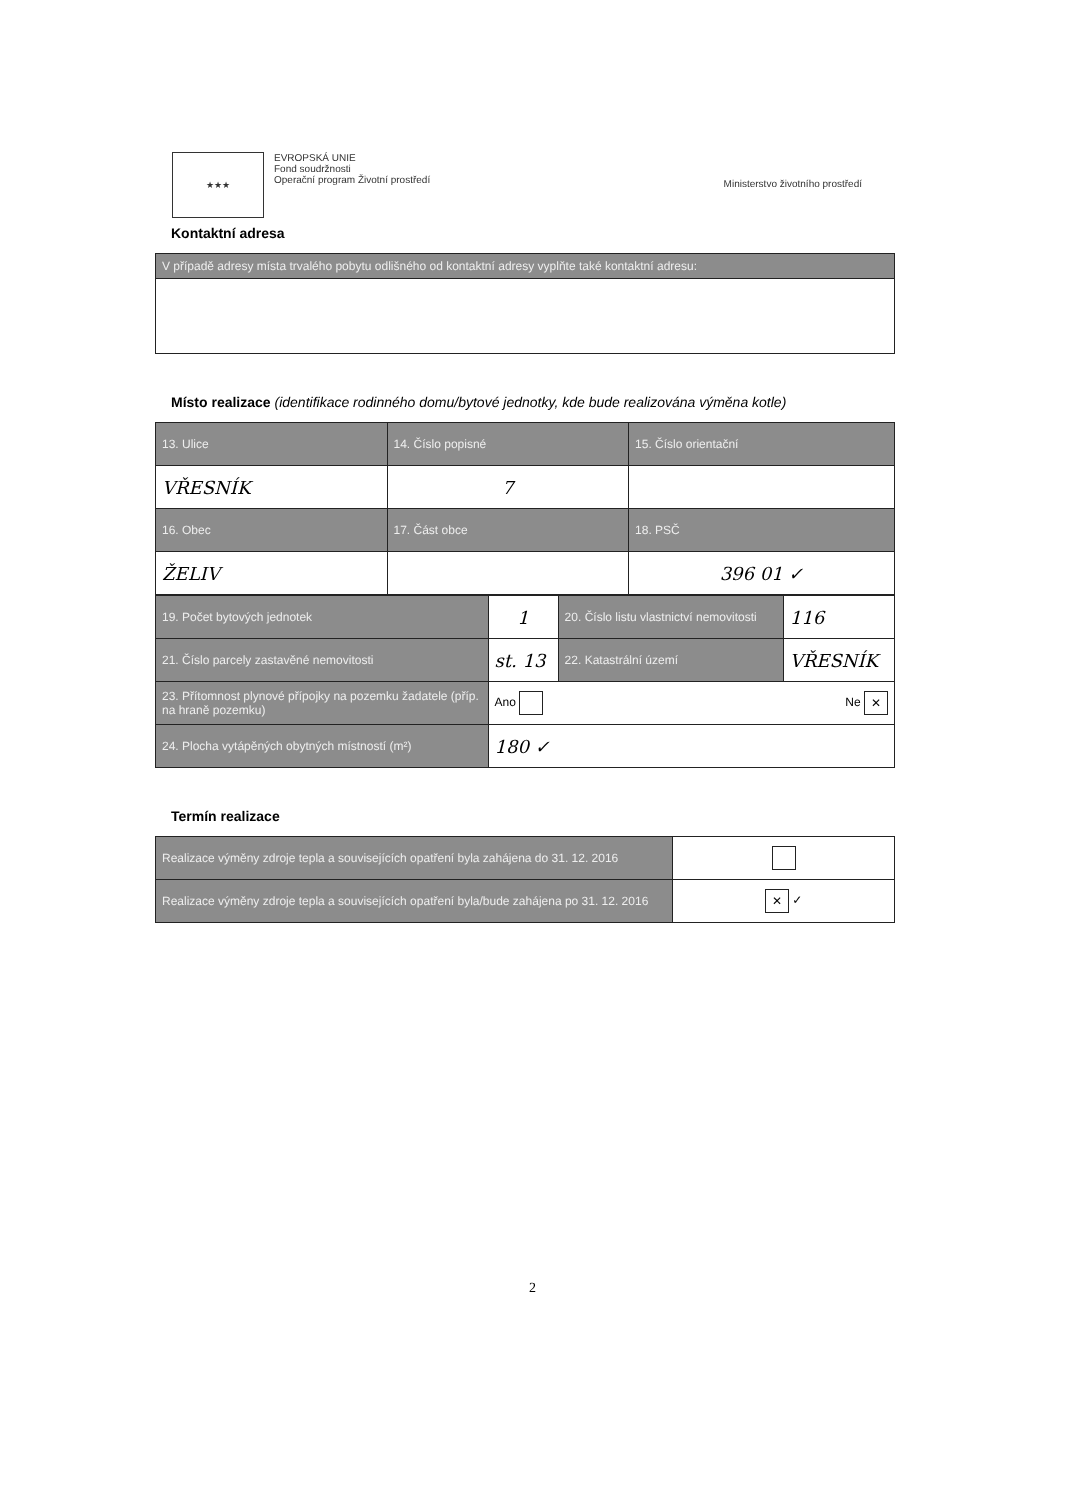★★★ EVROPSKÁ UNIE
Fond soudržnosti
Operační program Životní prostředí
Ministerstvo životního prostředí
Kontaktní adresa
| V případě adresy místa trvalého pobytu odlišného od kontaktní adresy vyplňte také kontaktní adresu: |
Místo realizace (identifikace rodinného domu/bytové jednotky, kde bude realizována výměna kotle)
| 13. Ulice | 14. Číslo popisné | 15. Číslo orientační |
| VŘESNÍK | 7 | |
| 16. Obec | 17. Část obce | 18. PSČ |
| ŽELIV | | 396 01 ✓ |
| 19. Počet bytových jednotek | 1 | 20. Číslo listu vlastnictví nemovitosti | 116 |
| 21. Číslo parcely zastavěné nemovitosti | st. 13 | 22. Katastrální území | VŘESNÍK |
| 23. Přítomnost plynové přípojky na pozemku žadatele (příp. na hraně pozemku) | Ano Ne ✕ | | |
| 24. Plocha vytápěných obytných místností (m²) | 180 ✓ | | |
Termín realizace
| Realizace výměny zdroje tepla a souvisejících opatření byla zahájena do 31. 12. 2016 | |
| Realizace výměny zdroje tepla a souvisejících opatření byla/bude zahájena po 31. 12. 2016 | ✕ ✓ |
2